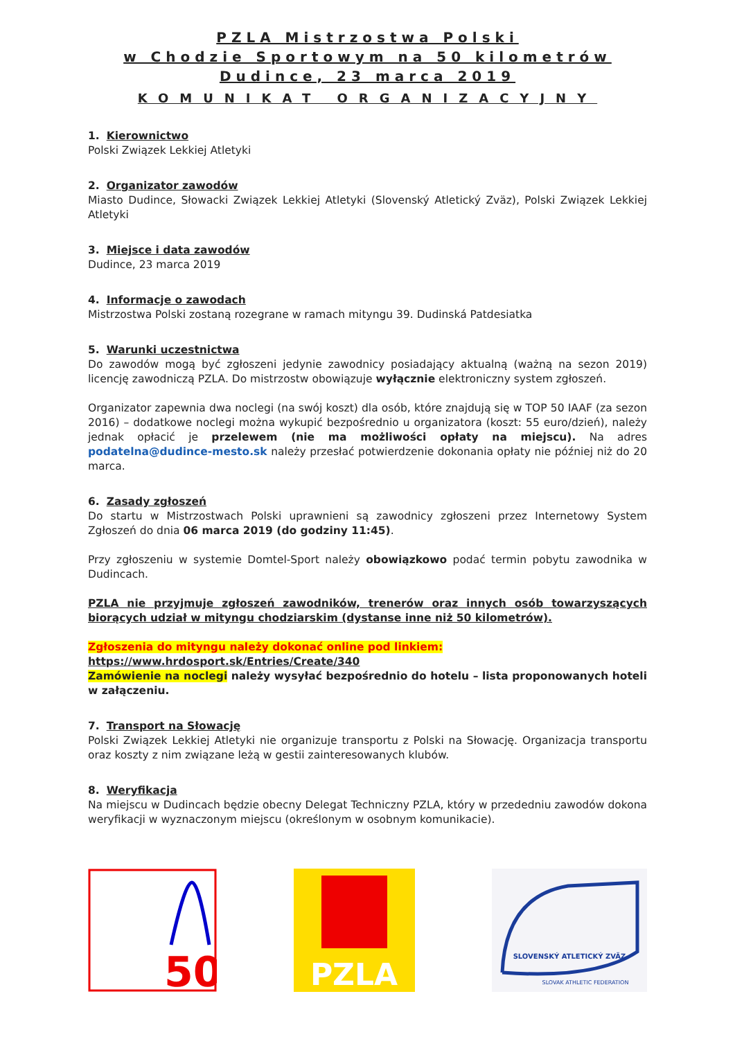PZLA Mistrzostwa Polski
w Chodzie Sportowym na 50 kilometrów
Dudince, 23 marca 2019
KOMUNIKAT ORGANIZACYJNY
1. Kierownictwo
Polski Związek Lekkiej Atletyki
2. Organizator zawodów
Miasto Dudince, Słowacki Związek Lekkiej Atletyki (Slovenský Atletický Zväz), Polski Związek Lekkiej Atletyki
3. Miejsce i data zawodów
Dudince, 23 marca 2019
4. Informacje o zawodach
Mistrzostwa Polski zostaną rozegrane w ramach mityngu 39. Dudinská Patdesiatka
5. Warunki uczestnictwa
Do zawodów mogą być zgłoszeni jedynie zawodnicy posiadający aktualną (ważną na sezon 2019) licencję zawodniczą PZLA. Do mistrzostw obowiązuje wyłącznie elektroniczny system zgłoszeń.
Organizator zapewnia dwa noclegi (na swój koszt) dla osób, które znajdują się w TOP 50 IAAF (za sezon 2016) – dodatkowe noclegi można wykupić bezpośrednio u organizatora (koszt: 55 euro/dzień), należy jednak opłacić je przelewem (nie ma możliwości opłaty na miejscu). Na adres podatelna@dudince-mesto.sk należy przesłać potwierdzenie dokonania opłaty nie później niż do 20 marca.
6. Zasady zgłoszeń
Do startu w Mistrzostwach Polski uprawnieni są zawodnicy zgłoszeni przez Internetowy System Zgłoszeń do dnia 06 marca 2019 (do godziny 11:45).
Przy zgłoszeniu w systemie Domtel-Sport należy obowiązkowo podać termin pobytu zawodnika w Dudincach.
PZLA nie przyjmuje zgłoszeń zawodników, trenerów oraz innych osób towarzyszących biorących udział w mityngu chodziarskim (dystanse inne niż 50 kilometrów).
Zgłoszenia do mityngu należy dokonać online pod linkiem:
https://www.hrdosport.sk/Entries/Create/340
Zamówienie na noclegi należy wysyłać bezpośrednio do hotelu – lista proponowanych hoteli w załączeniu.
7. Transport na Słowację
Polski Związek Lekkiej Atletyki nie organizuje transportu z Polski na Słowację. Organizacja transportu oraz koszty z nim związane leżą w gestii zainteresowanych klubów.
8. Weryfikacja
Na miejscu w Dudincach będzie obecny Delegat Techniczny PZLA, który w przededniu zawodów dokona weryfikacji w wyznaczonym miejscu (określonym w osobnym komunikacie).
50
PZLA
SLOVENSKÝ ATLETICKÝ ZVÄZ
SLOVAK ATHLETIC FEDERATION